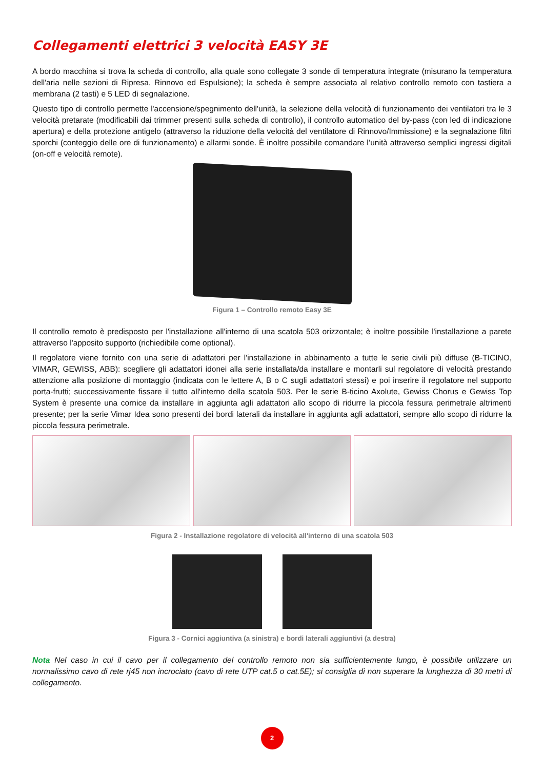Collegamenti elettrici 3 velocità EASY 3E
A bordo macchina si trova la scheda di controllo, alla quale sono collegate 3 sonde di temperatura integrate (misurano la temperatura dell'aria nelle sezioni di Ripresa, Rinnovo ed Espulsione); la scheda è sempre associata al relativo controllo remoto con tastiera a membrana (2 tasti) e 5 LED di segnalazione.
Questo tipo di controllo permette l'accensione/spegnimento dell'unità, la selezione della velocità di funzionamento dei ventilatori tra le 3 velocità pretarate (modificabili dai trimmer presenti sulla scheda di controllo), il controllo automatico del by-pass (con led di indicazione apertura) e della protezione antigelo (attraverso la riduzione della velocità del ventilatore di Rinnovo/Immissione) e la segnalazione filtri sporchi (conteggio delle ore di funzionamento) e allarmi sonde. È inoltre possibile comandare l’unità attraverso semplici ingressi digitali (on-off e velocità remote).
Figura 1 – Controllo remoto Easy 3E
Il controllo remoto è predisposto per l'installazione all'interno di una scatola 503 orizzontale; è inoltre possibile l'installazione a parete attraverso l'apposito supporto (richiedibile come optional).
Il regolatore viene fornito con una serie di adattatori per l'installazione in abbinamento a tutte le serie civili più diffuse (B-TICINO, VIMAR, GEWISS, ABB): scegliere gli adattatori idonei alla serie installata/da installare e montarli sul regolatore di velocità prestando attenzione alla posizione di montaggio (indicata con le lettere A, B o C sugli adattatori stessi) e poi inserire il regolatore nel supporto porta-frutti; successivamente fissare il tutto all'interno della scatola 503. Per le serie B-ticino Axolute, Gewiss Chorus e Gewiss Top System è presente una cornice da installare in aggiunta agli adattatori allo scopo di ridurre la piccola fessura perimetrale altrimenti presente; per la serie Vimar Idea sono presenti dei bordi laterali da installare in aggiunta agli adattatori, sempre allo scopo di ridurre la piccola fessura perimetrale.
Figura 2 - Installazione regolatore di velocità all'interno di una scatola 503
Figura 3 - Cornici aggiuntiva (a sinistra) e bordi laterali aggiuntivi (a destra)
Nota Nel caso in cui il cavo per il collegamento del controllo remoto non sia sufficientemente lungo, è possibile utilizzare un normalissimo cavo di rete rj45 non incrociato (cavo di rete UTP cat.5 o cat.5E); si consiglia di non superare la lunghezza di 30 metri di collegamento.
2